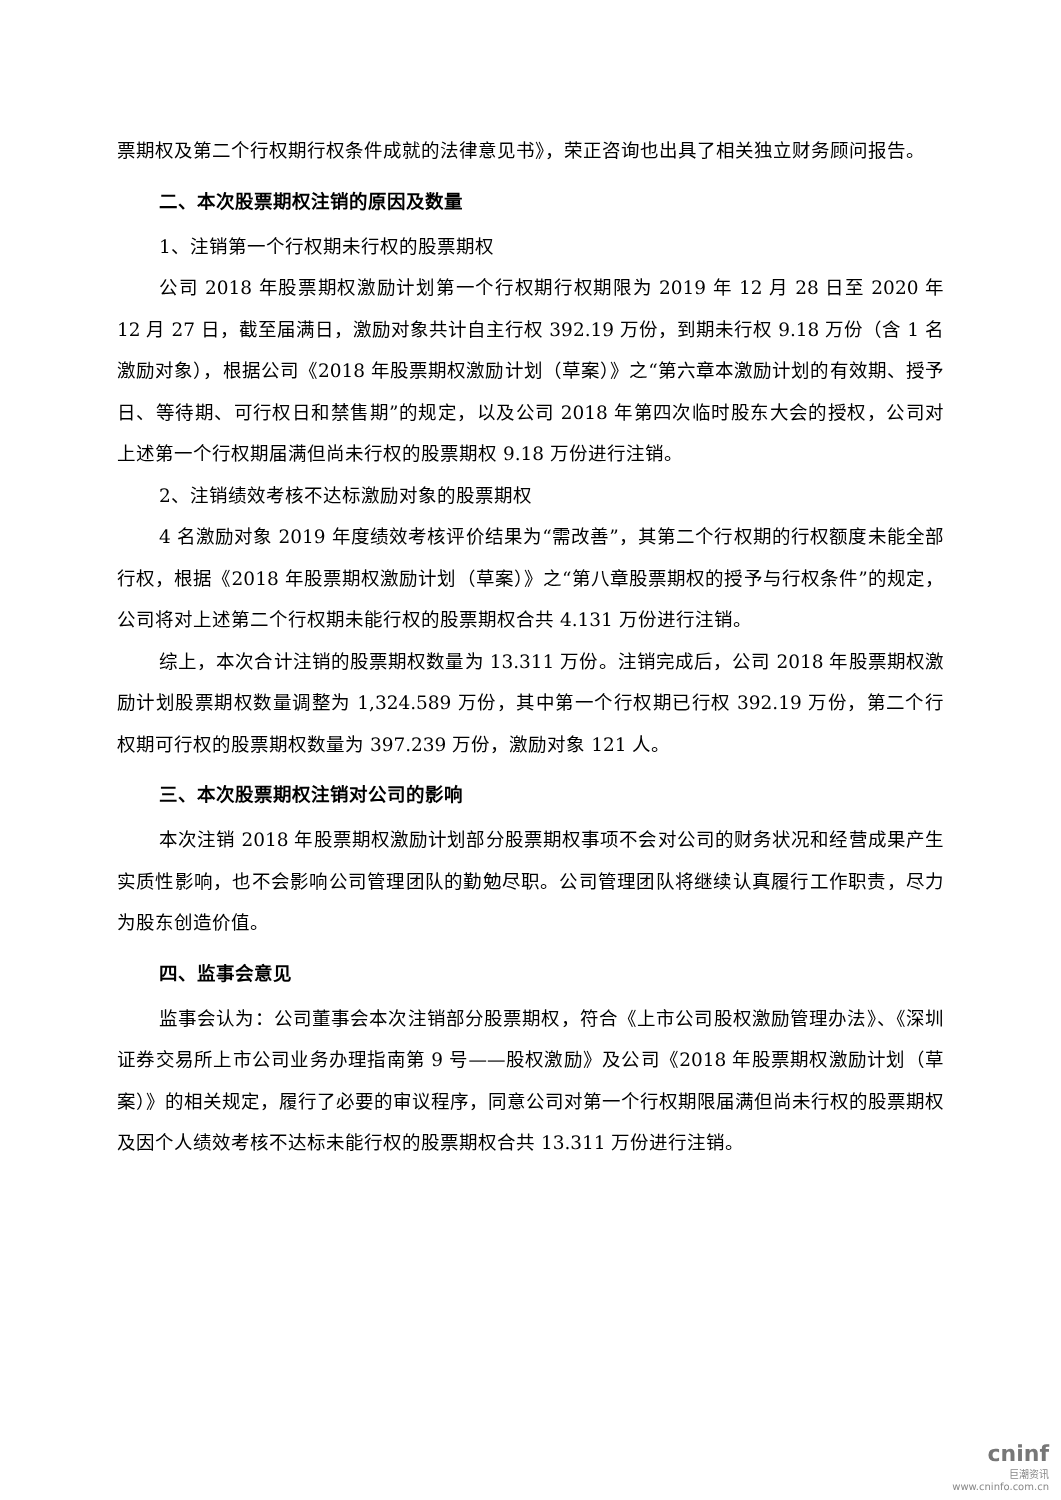票期权及第二个行权期行权条件成就的法律意见书》，荣正咨询也出具了相关独立财务顾问报告。
二、本次股票期权注销的原因及数量
1、注销第一个行权期未行权的股票期权
公司 2018 年股票期权激励计划第一个行权期行权期限为 2019 年 12 月 28 日至 2020 年 12 月 27 日，截至届满日，激励对象共计自主行权 392.19 万份，到期未行权 9.18 万份（含 1 名激励对象），根据公司《2018 年股票期权激励计划（草案）》之“第六章本激励计划的有效期、授予日、等待期、可行权日和禁售期”的规定，以及公司 2018 年第四次临时股东大会的授权，公司对上述第一个行权期届满但尚未行权的股票期权 9.18 万份进行注销。
2、注销绩效考核不达标激励对象的股票期权
4 名激励对象 2019 年度绩效考核评价结果为“需改善”，其第二个行权期的行权额度未能全部行权，根据《2018 年股票期权激励计划（草案）》之“第八章股票期权的授予与行权条件”的规定，公司将对上述第二个行权期未能行权的股票期权合共 4.131 万份进行注销。
综上，本次合计注销的股票期权数量为 13.311 万份。注销完成后，公司 2018 年股票期权激励计划股票期权数量调整为 1,324.589 万份，其中第一个行权期已行权 392.19 万份，第二个行权期可行权的股票期权数量为 397.239 万份，激励对象 121 人。
三、本次股票期权注销对公司的影响
本次注销 2018 年股票期权激励计划部分股票期权事项不会对公司的财务状况和经营成果产生实质性影响，也不会影响公司管理团队的勤勉尽职。公司管理团队将继续认真履行工作职责，尽力为股东创造价值。
四、监事会意见
监事会认为：公司董事会本次注销部分股票期权，符合《上市公司股权激励管理办法》、《深圳证券交易所上市公司业务办理指南第 9 号——股权激励》及公司《2018 年股票期权激励计划（草案）》的相关规定，履行了必要的审议程序，同意公司对第一个行权期限届满但尚未行权的股票期权及因个人绩效考核不达标未能行权的股票期权合共 13.311 万份进行注销。
cninf
巨潮资讯
www.cninfo.com.cn